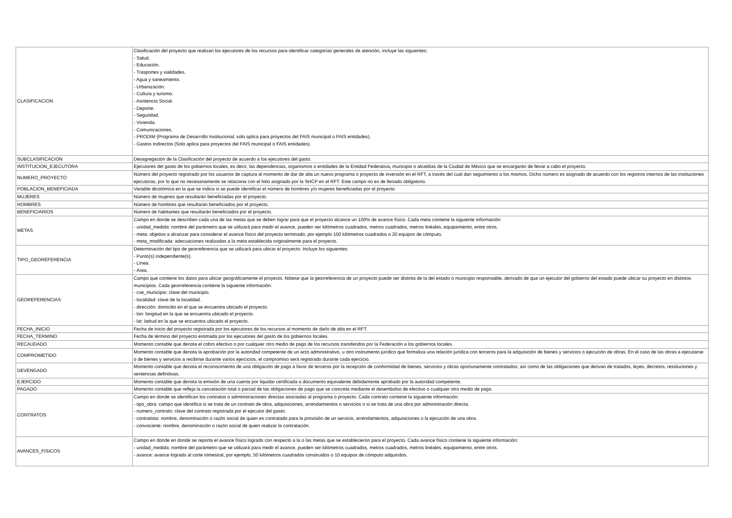| CLASIFICACION | Clasificación del proyecto que realizan los ejecutores de los recursos para identificar categorías generales de atención, incluye las siguientes: - Salud. - Educación. - Trasportes y vialidades. - Agua y saneamiento. - Urbanización. - Cultura y turismo. - Asistencia Social. - Deporte. - Seguridad. - Vivienda. - Comunicaciones. - PRODIM (Programa de Desarrollo Institucional, solo aplica para proyectos del FAIS municipal o FAIS entidades). - Gastos Indirectos (Solo aplica para proyectos del FAIS municipal o FAIS entidades). |
| SUBCLASIFICACION | Desagregación de la Clasificación del proyecto de acuerdo a los ejecutores del gasto. |
| INSTITUCION_EJECUTORA | Ejecutores del gasto de los gobiernos locales, es decir, las dependencias, organismos o entidades de la Entidad Federativa, municipio o alcaldías de la Ciudad de México que se encargarán de llevar a cabo el proyecto. |
| NUMERO_PROYECTO | Número del proyecto registrado por los usuarios de captura al momento de dar de alta un nuevo programa o proyecto de inversión en el RFT, a través del cual dan seguimiento a los mismos. Dicho número es asignado de acuerdo con los registros internos de las instituciones ejecutoras, por lo que no necesariamente se relaciona con el folio asignado por la SHCP en el RFT. Este campo no es de llenado obligatorio. |
| POBLACION_BENEFICIADA | Variable dicotómica en la que se indica si se puede identificar el número de hombres y/o mujeres beneficiadas por el proyecto. |
| MUJERES | Número de mujeres que resultarán beneficiadas por el proyecto. |
| HOMBRES | Número de hombres que resultarán beneficiados por el proyecto. |
| BENEFICIARIOS | Número de habitantes que resultarán beneficiados por el proyecto. |
| METAS | Campo en donde se describen cada una de las metas que se deben lograr para que el proyecto alcance un 100% de avance físico. Cada meta contiene la siguiente información: - unidad_medida: nombre del parámetro que se utilizará para medir el avance, pueden ser kilómetros cuadrados, metros cuadrados, metros linéales, equipamiento, entre otros. - meta: objetivo a alcanzar para considerar el avance físico del proyecto terminado, por ejemplo 100 kilómetros cuadrados o 20 equipos de cómputo. - meta_modificada: adecuaciones realizadas a la meta establecida originalmente para el proyecto. |
| TIPO_GEOREFERENCIA | Determinación del tipo de georreferencia que se utilizará para ubicar el proyecto. Incluye los siguientes: - Punto(s) independiente(s). - Línea. - Área. |
| GEOREFERENCIAS | Campo que contiene los datos para ubicar geográficamente el proyecto. Nótese que la georreferencia de un proyecto puede ser distinta de la del estado o municipio responsable, derivado de que un ejecutor del gobierno del estado puede ubicar su proyecto en distintos municipios. Cada georreferencia contiene la siguiente información: - cve_municipio: clave del municipio. - localidad: clave de la localidad. - dirección: domicilio en el que se encuentra ubicado el proyecto. - lon: longitud en la que se encuentra ubicado el proyecto. - lat: latitud en la que se encuentra ubicado el proyecto. |
| FECHA_INICIO | Fecha de inicio del proyecto registrada por los ejecutores de los recursos al momento de darlo de alta en el RFT. |
| FECHA_TERMINO | Fecha de término del proyecto estimada por los ejecutores del gasto de los gobiernos locales. |
| RECAUDADO | Momento contable que denota el cobro efectivo o por cualquier otro medio de pago de los recursos transferidos por la Federación a los gobiernos locales. |
| COMPROMETIDO | Momento contable que denota la aprobación por la autoridad competente de un acto administrativo, u otro instrumento jurídico que formaliza una relación jurídica con terceros para la adquisición de bienes y servicios o ejecución de obras. En el caso de las obras a ejecutarse o de bienes y servicios a recibirse durante varios ejercicios, el compromiso será registrado durante cada ejercicio. |
| DEVENGADO | Momento contable que denota el reconocimiento de una obligación de pago a favor de terceros por la recepción de conformidad de bienes, servicios y obras oportunamente contratados; así como de las obligaciones que derivan de tratados, leyes, decretos, resoluciones y sentencias definitivas. |
| EJERCIDO | Momento contable que denota la emisión de una cuenta por liquidar certificada o documento equivalente debidamente aprobado por la autoridad competente. |
| PAGADO | Momento contable que refleja la cancelación total o parcial de las obligaciones de pago que se concreta mediante el desembolso de efectivo o cualquier otro medio de pago. |
| CONTRATOS | Campo en donde se identifican los contratos o administraciones directas asociadas al programa o proyecto. Cada contrato contiene la siguiente información: - tipo_obra: campo que identifica si se trata de un contrato de obra, adquisiciones, arrendamientos o servicios o si se trata de una obra por administración directa. - numero_contrato: clave del contrato registrada por el ejecutor del gasto. - contratista: nombre, denominación o razón social de quien es contratado para la provisión de un servicio, arrendamientos, adquisiciones o la ejecución de una obra. - convocante: nombre, denominación o razón social de quien realizar la contratación. |
| AVANCES_FISICOS | Campo en donde en donde se reporta el avance físico logrado con respecto a la o las metas que se establecieron para el proyecto. Cada avance físico contiene la siguiente información: - unidad_medida: nombre del parámetro que se utilizará para medir el avance, pueden ser kilómetros cuadrados, metros cuadrados, metros linéales, equipamiento, entre otros. - avance: avance logrado al corte trimestral, por ejemplo, 50 kilómetros cuadrados construidos o 10 equipos de cómputo adquiridos. |